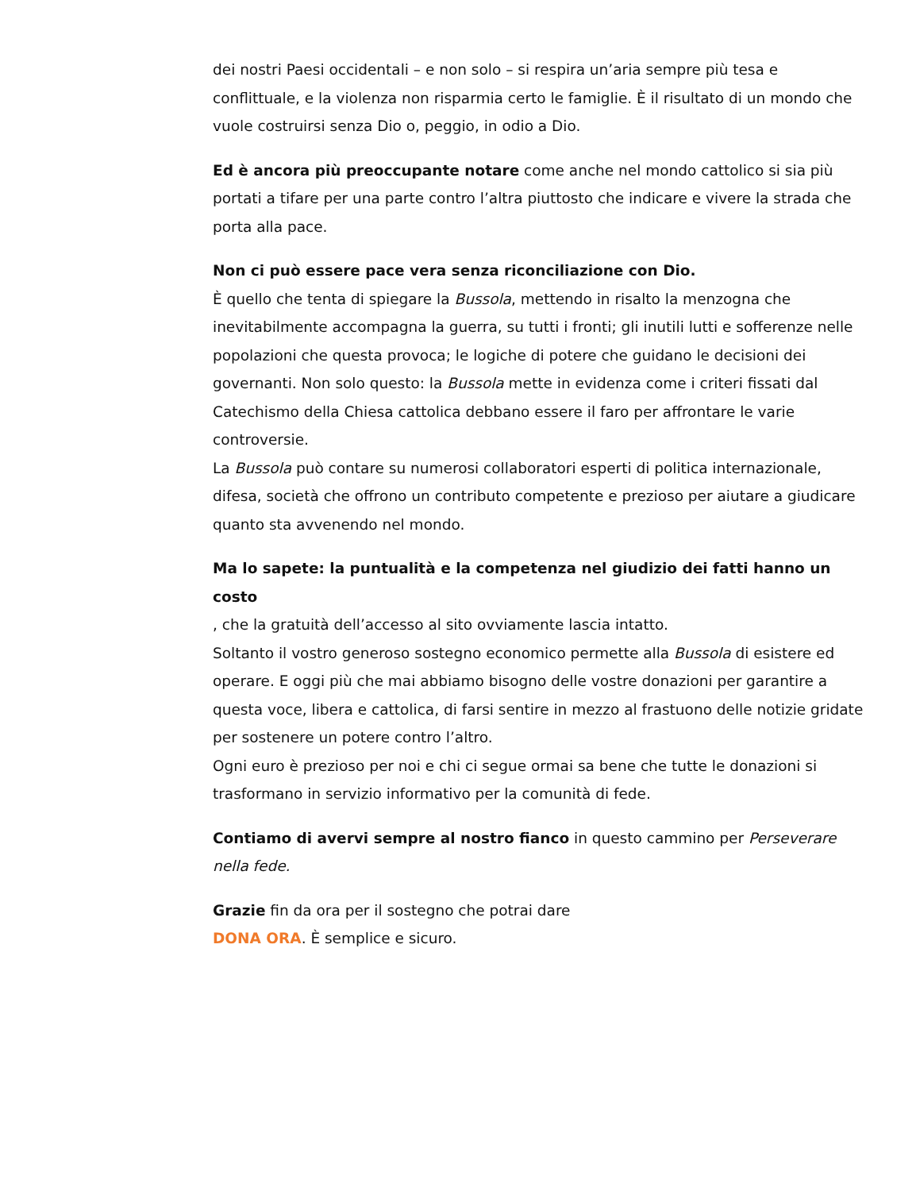dei nostri Paesi occidentali – e non solo – si respira un’aria sempre più tesa e conflittuale, e la violenza non risparmia certo le famiglie. È il risultato di un mondo che vuole costruirsi senza Dio o, peggio, in odio a Dio.
Ed è ancora più preoccupante notare come anche nel mondo cattolico si sia più portati a tifare per una parte contro l’altra piuttosto che indicare e vivere la strada che porta alla pace.
Non ci può essere pace vera senza riconciliazione con Dio.
È quello che tenta di spiegare la Bussola, mettendo in risalto la menzogna che inevitabilmente accompagna la guerra, su tutti i fronti; gli inutili lutti e sofferenze nelle popolazioni che questa provoca; le logiche di potere che guidano le decisioni dei governanti. Non solo questo: la Bussola mette in evidenza come i criteri fissati dal Catechismo della Chiesa cattolica debbano essere il faro per affrontare le varie controversie.
La Bussola può contare su numerosi collaboratori esperti di politica internazionale, difesa, società che offrono un contributo competente e prezioso per aiutare a giudicare quanto sta avvenendo nel mondo.
Ma lo sapete: la puntualità e la competenza nel giudizio dei fatti hanno un costo
, che la gratuità dell’accesso al sito ovviamente lascia intatto.
Soltanto il vostro generoso sostegno economico permette alla Bussola di esistere ed operare. E oggi più che mai abbiamo bisogno delle vostre donazioni per garantire a questa voce, libera e cattolica, di farsi sentire in mezzo al frastuono delle notizie gridate per sostenere un potere contro l’altro.
Ogni euro è prezioso per noi e chi ci segue ormai sa bene che tutte le donazioni si trasformano in servizio informativo per la comunità di fede.
Contiamo di avervi sempre al nostro fianco in questo cammino per Perseverare nella fede.
Grazie fin da ora per il sostegno che potrai dare
DONA ORA. È semplice e sicuro.